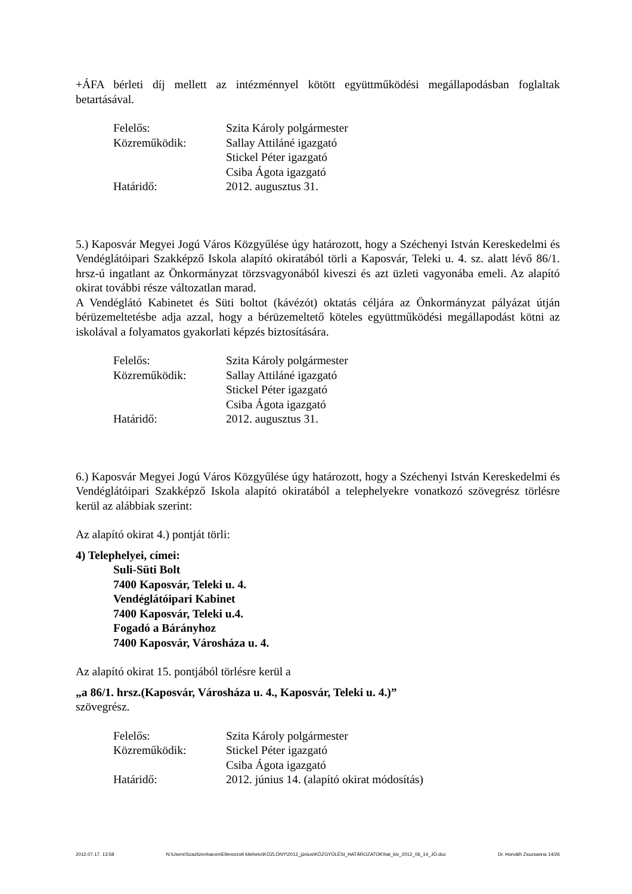+ÁFA bérleti díj mellett az intézménnyel kötött együttműködési megállapodásban foglaltak betartásával.
Felelős: Szita Károly polgármester
Közreműködik: Sallay Attiláné igazgató
Stickel Péter igazgató
Csiba Ágota igazgató
Határidő: 2012. augusztus 31.
5.) Kaposvár Megyei Jogú Város Közgyűlése úgy határozott, hogy a Széchenyi István Kereskedelmi és Vendéglátóipari Szakképző Iskola alapító okiratából törli a Kaposvár, Teleki u. 4. sz. alatt lévő 86/1. hrsz-ú ingatlant az Önkormányzat törzsvagyonából kiveszi és azt üzleti vagyonába emeli. Az alapító okirat további része változatlan marad.
A Vendéglátó Kabinetet és Süti boltot (kávézót) oktatás céljára az Önkormányzat pályázat útján bérüzemeltetésbe adja azzal, hogy a bérüzemeltető köteles együttműködési megállapodást kötni az iskolával a folyamatos gyakorlati képzés biztosítására.
Felelős: Szita Károly polgármester
Közreműködik: Sallay Attiláné igazgató
Stickel Péter igazgató
Csiba Ágota igazgató
Határidő: 2012. augusztus 31.
6.) Kaposvár Megyei Jogú Város Közgyűlése úgy határozott, hogy a Széchenyi István Kereskedelmi és Vendéglátóipari Szakképző Iskola alapító okiratából a telephelyekre vonatkozó szövegrész törlésre kerül az alábbiak szerint:
Az alapító okirat 4.) pontját törli:
4) Telephelyei, címei:
Suli-Süti Bolt
7400 Kaposvár, Teleki u. 4.
Vendéglátóipari Kabinet
7400 Kaposvár, Teleki u.4.
Fogadó a Bárányhoz
7400 Kaposvár, Városháza u. 4.
Az alapító okirat 15. pontjából törlésre kerül a
„a 86/1. hrsz.(Kaposvár, Városháza u. 4., Kaposvár, Teleki u. 4.)”
szövegrész.
Felelős: Szita Károly polgármester
Közreműködik: Stickel Péter igazgató
Csiba Ágota igazgató
Határidő: 2012. június 14. (alapító okirat módosítás)
2012.07.17. 13:58 N:\Users\Szaztizenharom\Ellenorzott kiteheto\KÖZLÖNY\2012_június\KÖZGYŰLÉSI_HATÁROZATOK\hat_kiv_2012_06_14_JÓ.doc Dr. Horváth Zsuzsanna 14/26